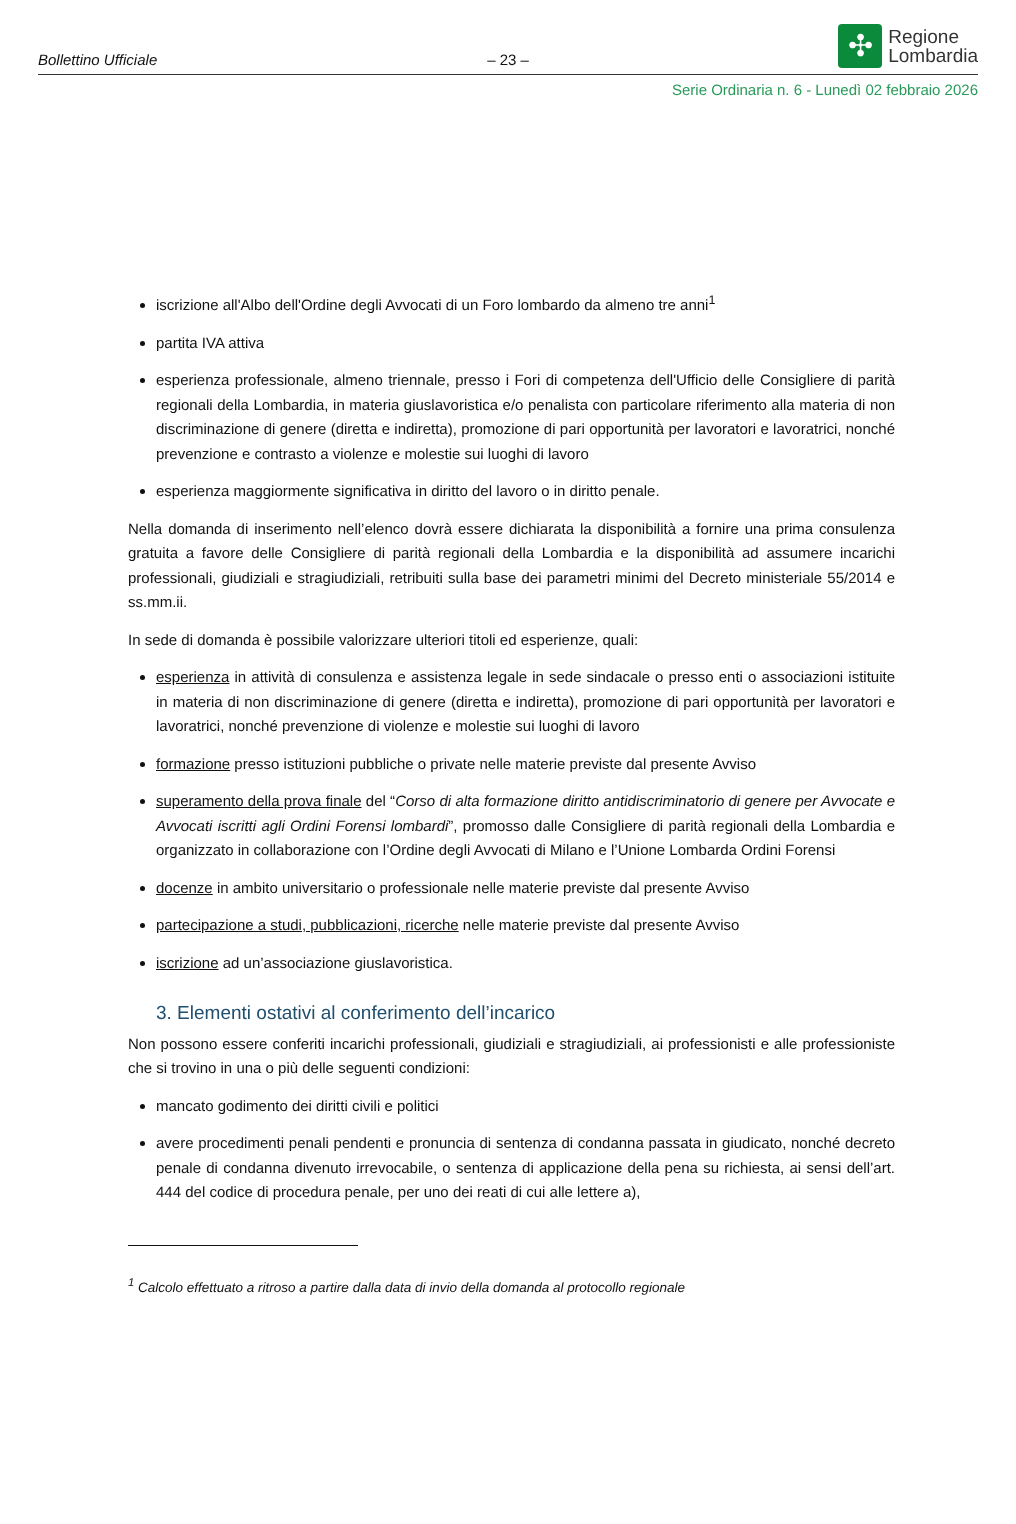Bollettino Ufficiale
– 23 –
✣
Regione
Lombardia
Serie Ordinaria n. 6 - Lunedì 02 febbraio 2026
iscrizione all'Albo dell'Ordine degli Avvocati di un Foro lombardo da almeno tre anni<sup>1</sup>
partita IVA attiva
esperienza professionale, almeno triennale, presso i Fori di competenza dell'Ufficio delle Consigliere di parità regionali della Lombardia, in materia giuslavoristica e/o penalista con particolare riferimento alla materia di non discriminazione di genere (diretta e indiretta), promozione di pari opportunità per lavoratori e lavoratrici, nonché prevenzione e contrasto a violenze e molestie sui luoghi di lavoro
esperienza maggiormente significativa in diritto del lavoro o in diritto penale.
Nella domanda di inserimento nell’elenco dovrà essere dichiarata la disponibilità a fornire una prima consulenza gratuita a favore delle Consigliere di parità regionali della Lombardia e la disponibilità ad assumere incarichi professionali, giudiziali e stragiudiziali, retribuiti sulla base dei parametri minimi del Decreto ministeriale 55/2014 e ss.mm.ii.
In sede di domanda è possibile valorizzare ulteriori titoli ed esperienze, quali:
esperienza in attività di consulenza e assistenza legale in sede sindacale o presso enti o associazioni istituite in materia di non discriminazione di genere (diretta e indiretta), promozione di pari opportunità per lavoratori e lavoratrici, nonché prevenzione di violenze e molestie sui luoghi di lavoro
formazione presso istituzioni pubbliche o private nelle materie previste dal presente Avviso
superamento della prova finale del “Corso di alta formazione diritto antidiscriminatorio di genere per Avvocate e Avvocati iscritti agli Ordini Forensi lombardi”, promosso dalle Consigliere di parità regionali della Lombardia e organizzato in collaborazione con l’Ordine degli Avvocati di Milano e l’Unione Lombarda Ordini Forensi
docenze in ambito universitario o professionale nelle materie previste dal presente Avviso
partecipazione a studi, pubblicazioni, ricerche nelle materie previste dal presente Avviso
iscrizione ad un’associazione giuslavoristica.
3. Elementi ostativi al conferimento dell’incarico
Non possono essere conferiti incarichi professionali, giudiziali e stragiudiziali, ai professionisti e alle professioniste che si trovino in una o più delle seguenti condizioni:
mancato godimento dei diritti civili e politici
avere procedimenti penali pendenti e pronuncia di sentenza di condanna passata in giudicato, nonché decreto penale di condanna divenuto irrevocabile, o sentenza di applicazione della pena su richiesta, ai sensi dell’art. 444 del codice di procedura penale, per uno dei reati di cui alle lettere a),
<sup>1</sup> Calcolo effettuato a ritroso a partire dalla data di invio della domanda al protocollo regionale